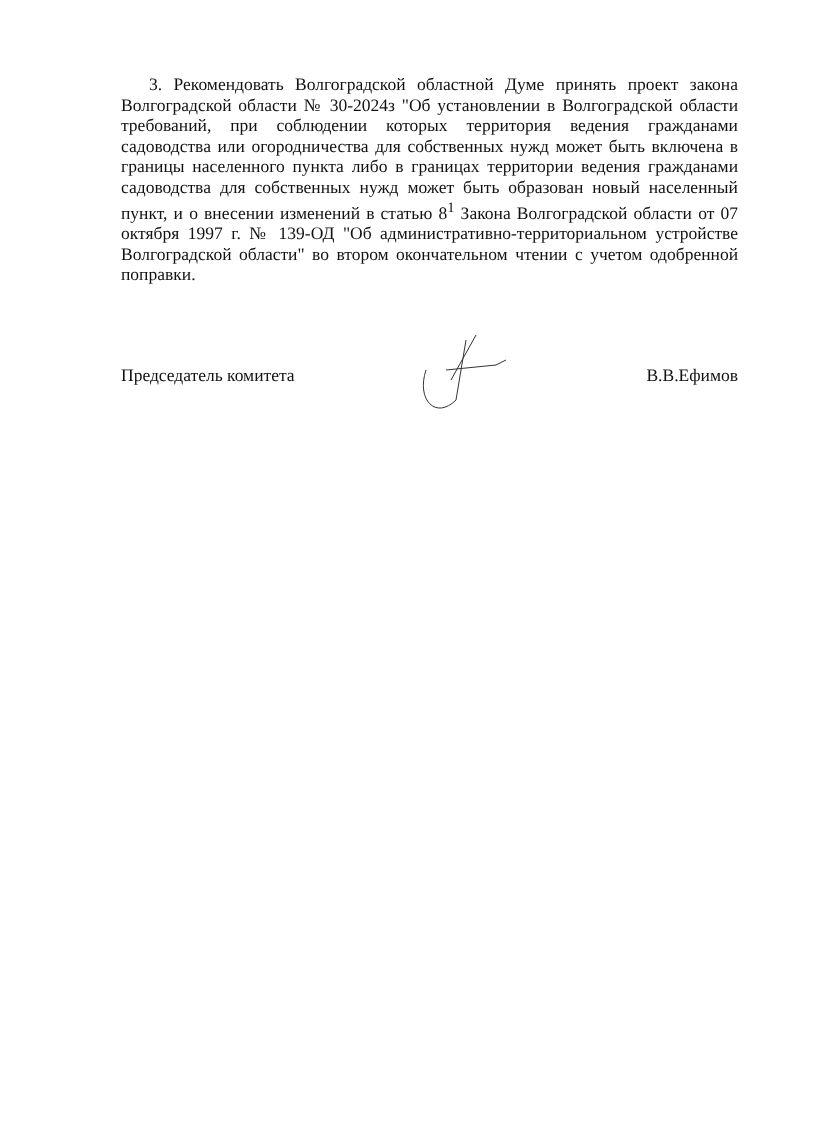3. Рекомендовать Волгоградской областной Думе принять проект закона Волгоградской области № 30-2024з "Об установлении в Волгоградской области требований, при соблюдении которых территория ведения гражданами садоводства или огородничества для собственных нужд может быть включена в границы населенного пункта либо в границах территории ведения гражданами садоводства для собственных нужд может быть образован новый населенный пункт, и о внесении изменений в статью 8<sup>1</sup> Закона Волгоградской области от 07 октября 1997 г. № 139-ОД "Об административно-территориальном устройстве Волгоградской области" во втором окончательном чтении с учетом одобренной поправки.
Председатель комитета В.В.Ефимов